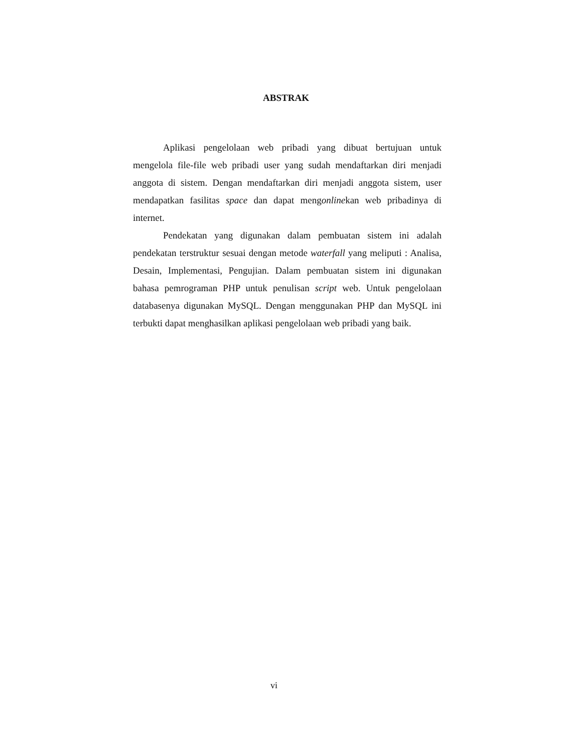ABSTRAK
Aplikasi pengelolaan web pribadi yang dibuat bertujuan untuk mengelola file-file web pribadi user yang sudah mendaftarkan diri menjadi anggota di sistem. Dengan mendaftarkan diri menjadi anggota sistem, user mendapatkan fasilitas space dan dapat mengonlinekan web pribadinya di internet.
Pendekatan yang digunakan dalam pembuatan sistem ini adalah pendekatan terstruktur sesuai dengan metode waterfall yang meliputi : Analisa, Desain, Implementasi, Pengujian. Dalam pembuatan sistem ini digunakan bahasa pemrograman PHP untuk penulisan script web. Untuk pengelolaan databasenya digunakan MySQL. Dengan menggunakan PHP dan MySQL ini terbukti dapat menghasilkan aplikasi pengelolaan web pribadi yang baik.
vi